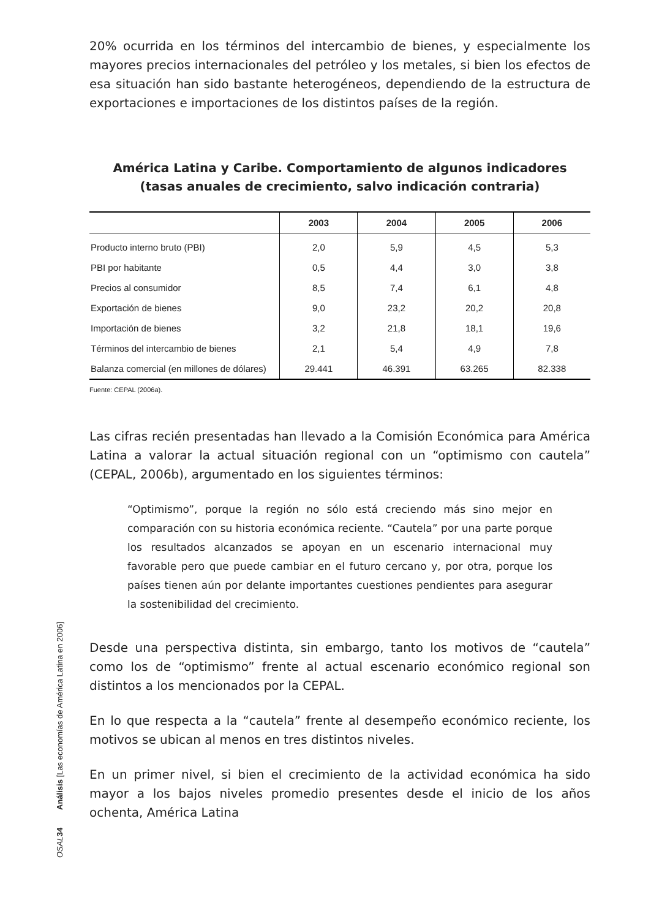20% ocurrida en los términos del intercambio de bienes, y especialmente los mayores precios internacionales del petróleo y los metales, si bien los efectos de esa situación han sido bastante heterogéneos, dependiendo de la estructura de exportaciones e importaciones de los distintos países de la región.
América Latina y Caribe. Comportamiento de algunos indicadores
(tasas anuales de crecimiento, salvo indicación contraria)
| | 2003 | 2004 | 2005 | 2006 |
| --- | --- | --- | --- | --- |
| Producto interno bruto (PBI) | 2,0 | 5,9 | 4,5 | 5,3 |
| PBI por habitante | 0,5 | 4,4 | 3,0 | 3,8 |
| Precios al consumidor | 8,5 | 7,4 | 6,1 | 4,8 |
| Exportación de bienes | 9,0 | 23,2 | 20,2 | 20,8 |
| Importación de bienes | 3,2 | 21,8 | 18,1 | 19,6 |
| Términos del intercambio de bienes | 2,1 | 5,4 | 4,9 | 7,8 |
| Balanza comercial (en millones de dólares) | 29.441 | 46.391 | 63.265 | 82.338 |
Fuente: CEPAL (2006a).
Las cifras recién presentadas han llevado a la Comisión Económica para América Latina a valorar la actual situación regional con un “optimismo con cautela” (CEPAL, 2006b), argumentado en los siguientes términos:
“Optimismo”, porque la región no sólo está creciendo más sino mejor en comparación con su historia económica reciente. “Cautela” por una parte porque los resultados alcanzados se apoyan en un escenario internacional muy favorable pero que puede cambiar en el futuro cercano y, por otra, porque los países tienen aún por delante importantes cuestiones pendientes para asegurar la sostenibilidad del crecimiento.
Desde una perspectiva distinta, sin embargo, tanto los motivos de “cautela” como los de “optimismo” frente al actual escenario económico regional son distintos a los mencionados por la CEPAL.
En lo que respecta a la “cautela” frente al desempeño económico reciente, los motivos se ubican al menos en tres distintos niveles.
En un primer nivel, si bien el crecimiento de la actividad económica ha sido mayor a los bajos niveles promedio presentes desde el inicio de los años ochenta, América Latina
OSAL 34 Análisis [Las economías de América Latina en 2006]